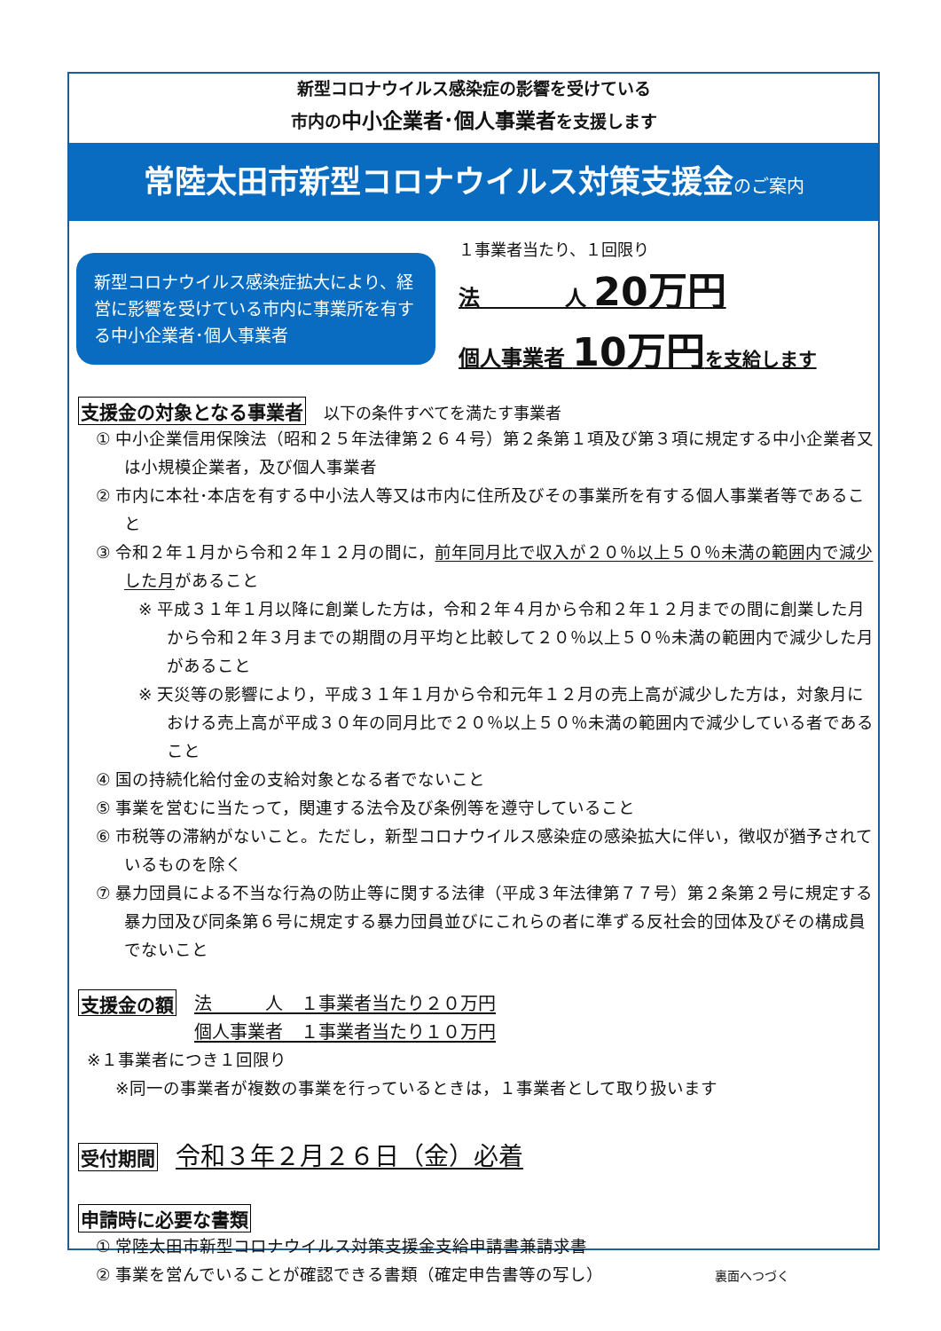新型コロナウイルス感染症の影響を受けている
市内の中小企業者･個人事業者を支援します
常陸太田市新型コロナウイルス対策支援金のご案内
新型コロナウイルス感染症拡大により、経営に影響を受けている市内に事業所を有する中小企業者･個人事業者
１事業者当たり、１回限り
法　　　　人 20万円
個人事業者 10万円 を支給します
支援金の対象となる事業者 以下の条件すべてを満たす事業者
① 中小企業信用保険法（昭和２５年法律第２６４号）第２条第１項及び第３項に規定する中小企業者又は小規模企業者，及び個人事業者
② 市内に本社･本店を有する中小法人等又は市内に住所及びその事業所を有する個人事業者等であること
③ 令和２年１月から令和２年１２月の間に，前年同月比で収入が２０％以上５０％未満の範囲内で減少した月があること
※ 平成３１年１月以降に創業した方は，令和２年４月から令和２年１２月までの間に創業した月から令和２年３月までの期間の月平均と比較して２０％以上５０％未満の範囲内で減少した月があること
※ 天災等の影響により，平成３１年１月から令和元年１２月の売上高が減少した方は，対象月における売上高が平成３０年の同月比で２０％以上５０％未満の範囲内で減少している者であること
④ 国の持続化給付金の支給対象となる者でないこと
⑤ 事業を営むに当たって，関連する法令及び条例等を遵守していること
⑥ 市税等の滞納がないこと。ただし，新型コロナウイルス感染症の感染拡大に伴い，徴収が猶予されているものを除く
⑦ 暴力団員による不当な行為の防止等に関する法律（平成３年法律第７７号）第２条第２号に規定する暴力団及び同条第６号に規定する暴力団員並びにこれらの者に準ずる反社会的団体及びその構成員でないこと
支援金の額
法　　　人　１事業者当たり２０万円
個人事業者　１事業者当たり１０万円
※１事業者につき１回限り
※同一の事業者が複数の事業を行っているときは，１事業者として取り扱います
受付期間 令和３年２月２６日（金）必着
申請時に必要な書類
① 常陸太田市新型コロナウイルス対策支援金支給申請書兼請求書
② 事業を営んでいることが確認できる書類（確定申告書等の写し） 裏面へつづく